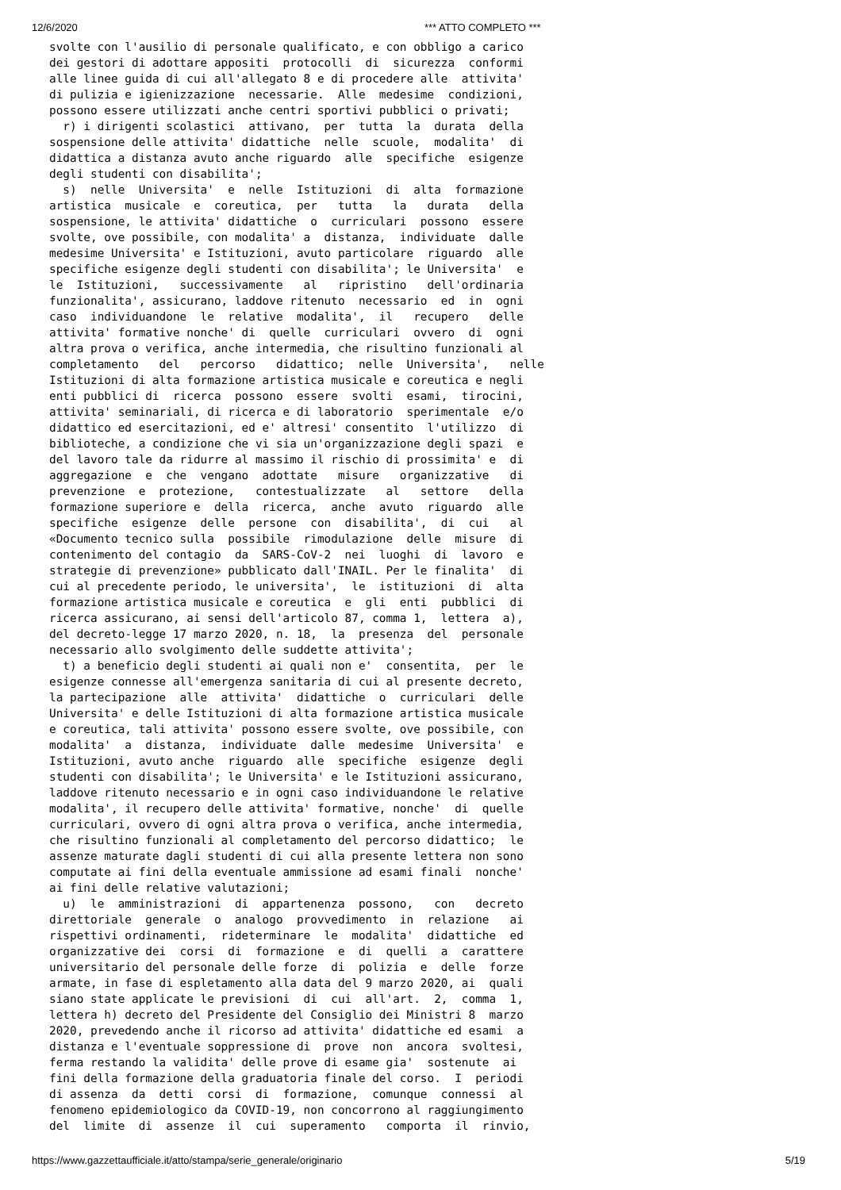12/6/2020 *** ATTO COMPLETO ***
svolte con l'ausilio di personale qualificato, e con obbligo a carico
dei gestori di adottare appositi  protocolli  di  sicurezza  conformi
alle linee guida di cui all'allegato 8 e di procedere alle  attivita'
di pulizia e igienizzazione  necessarie.  Alle  medesime  condizioni,
possono essere utilizzati anche centri sportivi pubblici o privati;
  r) i dirigenti scolastici  attivano,  per  tutta  la  durata  della
sospensione delle attivita' didattiche  nelle  scuole,  modalita'  di
didattica a distanza avuto anche riguardo  alle  specifiche  esigenze
degli studenti con disabilita';
  s)  nelle  Universita'  e  nelle  Istituzioni  di  alta  formazione
artistica  musicale  e  coreutica,  per   tutta   la   durata   della
sospensione, le attivita' didattiche  o  curriculari  possono  essere
svolte, ove possibile, con modalita' a  distanza,  individuate  dalle
medesime Universita' e Istituzioni, avuto particolare  riguardo  alle
specifiche esigenze degli studenti con disabilita'; le Universita'  e
le  Istituzioni,   successivamente   al   ripristino   dell'ordinaria
funzionalita', assicurano, laddove ritenuto  necessario  ed  in  ogni
caso  individuandone  le  relative  modalita',  il   recupero   delle
attivita' formative nonche' di  quelle  curriculari  ovvero  di  ogni
altra prova o verifica, anche intermedia, che risultino funzionali al
completamento   del   percorso   didattico;  nelle  Universita',   nelle
Istituzioni di alta formazione artistica musicale e coreutica e negli
enti pubblici di  ricerca  possono  essere  svolti  esami,  tirocini,
attivita' seminariali, di ricerca e di laboratorio  sperimentale  e/o
didattico ed esercitazioni, ed e' altresi' consentito  l'utilizzo  di
biblioteche, a condizione che vi sia un'organizzazione degli spazi  e
del lavoro tale da ridurre al massimo il rischio di prossimita' e  di
aggregazione  e  che  vengano  adottate   misure   organizzative   di
prevenzione  e  protezione,   contestualizzate   al   settore   della
formazione superiore e  della  ricerca,  anche  avuto  riguardo  alle
specifiche  esigenze  delle  persone  con  disabilita',  di  cui   al
«Documento tecnico sulla  possibile  rimodulazione  delle  misure  di
contenimento del contagio  da  SARS-CoV-2  nei  luoghi  di  lavoro  e
strategie di prevenzione» pubblicato dall'INAIL. Per le finalita'  di
cui al precedente periodo, le universita',  le  istituzioni  di  alta
formazione artistica musicale e coreutica  e  gli  enti  pubblici  di
ricerca assicurano, ai sensi dell'articolo 87, comma 1,  lettera  a),
del decreto-legge 17 marzo 2020, n. 18,  la  presenza  del  personale
necessario allo svolgimento delle suddette attivita';
  t) a beneficio degli studenti ai quali non e'  consentita,  per  le
esigenze connesse all'emergenza sanitaria di cui al presente decreto,
la partecipazione  alle  attivita'  didattiche  o  curriculari  delle
Universita' e delle Istituzioni di alta formazione artistica musicale
e coreutica, tali attivita' possono essere svolte, ove possibile, con
modalita'  a  distanza,  individuate  dalle  medesime  Universita'  e
Istituzioni, avuto anche  riguardo  alle  specifiche  esigenze  degli
studenti con disabilita'; le Universita' e le Istituzioni assicurano,
laddove ritenuto necessario e in ogni caso individuandone le relative
modalita', il recupero delle attivita' formative, nonche'  di  quelle
curriculari, ovvero di ogni altra prova o verifica, anche intermedia,
che risultino funzionali al completamento del percorso didattico;  le
assenze maturate dagli studenti di cui alla presente lettera non sono
computate ai fini della eventuale ammissione ad esami finali  nonche'
ai fini delle relative valutazioni;
  u)  le  amministrazioni  di  appartenenza  possono,   con   decreto
direttoriale  generale  o  analogo  provvedimento  in  relazione   ai
rispettivi ordinamenti,  rideterminare  le  modalita'  didattiche  ed
organizzative dei  corsi  di  formazione  e  di  quelli  a  carattere
universitario del personale delle forze  di  polizia  e  delle  forze
armate, in fase di espletamento alla data del 9 marzo 2020, ai  quali
siano state applicate le previsioni  di  cui  all'art.  2,  comma  1,
lettera h) decreto del Presidente del Consiglio dei Ministri 8  marzo
2020, prevedendo anche il ricorso ad attivita' didattiche ed esami  a
distanza e l'eventuale soppressione di  prove  non  ancora  svoltesi,
ferma restando la validita' delle prove di esame gia'  sostenute  ai
fini della formazione della graduatoria finale del corso.  I  periodi
di assenza  da  detti  corsi  di  formazione,  comunque  connessi  al
fenomeno epidemiologico da COVID-19, non concorrono al raggiungimento
del  limite  di  assenze  il  cui  superamento   comporta  il  rinvio,
https://www.gazzettaufficiale.it/atto/stampa/serie_generale/originario 5/19